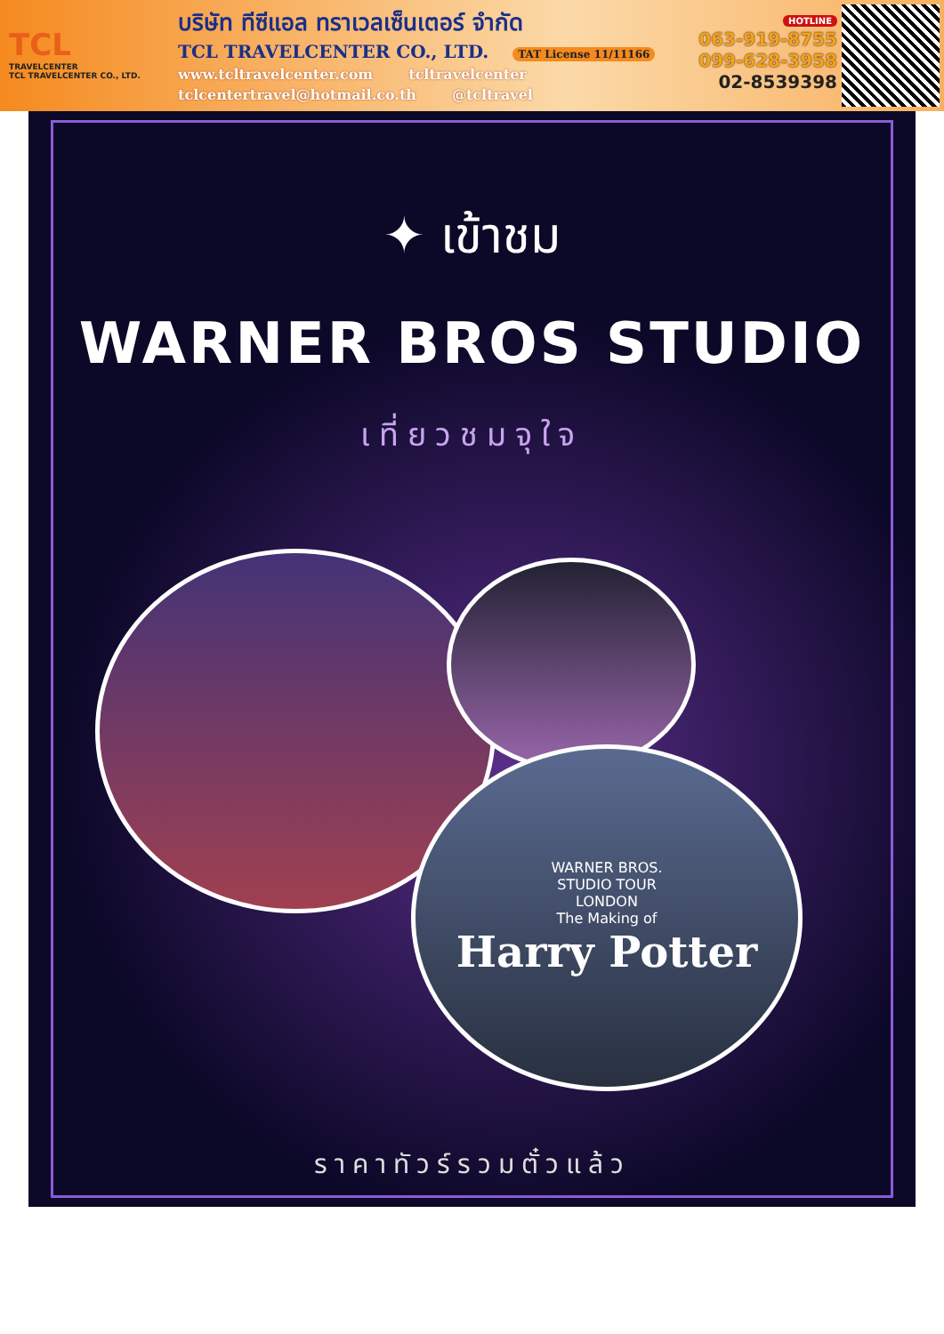TCL
TRAVELCENTER
TCL TRAVELCENTER CO., LTD.
บริษัท ทีซีแอล ทราเวลเซ็นเตอร์ จำกัด
TCL TRAVELCENTER CO., LTD. TAT License 11/11166
www.tcltravelcenter.com tcltravelcenter
tclcentertravel@hotmail.co.th @tcltravel
HOTLINE
063-919-8755
099-628-3958
02-8539398
✦ เข้าชม
WARNER BROS STUDIO
เที่ยวชมจุใจ
WARNER BROS.
STUDIO TOUR
LONDON
The Making of
Harry Potter
ราคาทัวร์รวมตั๋วแล้ว